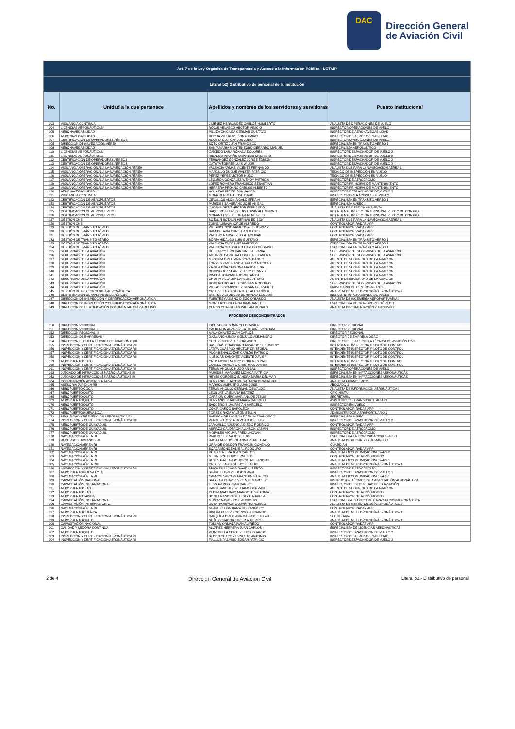DAC
Dirección General
de Aviación Civil
| Art. 7 de la Ley Orgánica de Transparencia y Acceso a la Información Pública - LOTAIP | | | |
| Literal b2) Distributivo de personal de la institución | | | |
| No. | Unidad a la que pertenece | Apellidos y nombres de los servidores y servidoras | Puesto Institucional |
| 103 | VIGILANCIA CONTINUA | JIMENEZ HERNANDEZ CARLOS HUMBERTO | ANALISTA DE OPERACIONES DE VUELO |
| 104 | LICENCIAS AERONÁUTICAS | ROJAS VELASCO HECTOR VINICIO | INSPECTOR OPERACIONES DE VUELO |
| 105 | AERONAVEGABILIDAD | PILLIZA CHICAIZA GERMAN GUSTAVO | INSPECTOR DE AERONAVEGABILIDAD |
| 106 | AERONAVEGABILIDAD | ROCHA VITERI WILSON RAMIRO | INSPECTOR DE AERONAVEGABILIDAD |
| 107 | CERTIFICACIÓN DE OPERADORES AÉREOS | ACOSTA CUJI CARLOS JULIO | INSPECTOR OPERACIONES DE VUELO |
| 108 | DIRECCIÓN DE NAVEGACIÓN AÉREA | SOTO ORTIZ JUAN FRANCISCO | ESPECIALISTA EN TRÁNSITO AÉREO 1 |
| 109 | AERONAVEGABILIDAD | SANTAMARIA MONTENEGRO GERARDO MANUEL | ESPECIALISTA AERONÁUTICO |
| 110 | LICENCIAS AERONÁUTICAS | CAICEDO LARA ROXANA DOLORES | INSPECTOR DESPACHADOR DE VUELO 2 |
| 111 | LICENCIAS AERONÁUTICAS | HIDALGO PROAÑO OSWALDO MAURICIO | INSPECTOR DESPACHADOR DE VUELO 2 |
| 112 | CERTIFICACIÓN DE OPERADORES AÉREOS | FERNANDEZ GONZALEZ JORGE EDISON | INSPECTOR DESPACHADOR DE VUELO 2 |
| 113 | CERTIFICACIÓN DE OPERADORES AÉREOS | CATOTA TORRES LUIS WILKIR | INSPECTOR DESPACHADOR DE VUELO 2 |
| 114 | VIGILANCIA OPERACIONAL A LA NAVEGACIÓN AÉREA | VALENCIA ARMAS VICENTE FERNANDO | ANALISTA CNS PARA LA NAVEGACIÓN AÉREA 1 |
| 115 | VIGILANCIA OPERACIONAL A LA NAVEGACIÓN AÉREA | MARCILLO DUQUE WALTER PATRICIO | TÉCNICO DE INSPECCIÓN EN VUELO |
| 116 | VIGILANCIA OPERACIONAL A LA NAVEGACIÓN AÉREA | PEREZ YEPEZ VICTOR HUGO | TÉCNICO DE INSPECCIÓN EN VUELO |
| 117 | VIGILANCIA OPERACIONAL A LA NAVEGACIÓN AÉREA | LEGARDA GONZALEZ WENDY PATRICIA | INSPECTOR DE AERÓDROMO |
| 118 | VIGILANCIA OPERACIONAL A LA NAVEGACIÓN AÉREA | LOPEZ ROMERO FRANCISCO SEBASTIAN | INSPECTOR PRINCIPAL DE MANTENIMIENTO |
| 119 | VIGILANCIA OPERACIONAL A LA NAVEGACIÓN AÉREA | HERRERA PROAÑO CARLOS ALBERTO | INSPECTOR PRINCIPAL DE MANTENIMIENTO |
| 120 | AERONAVEGABILIDAD | AVILA ZARATE EDISON JAVIER | INSPECTOR DESPACHADOR DE VUELO 2 |
| 121 | VIGILANCIA CONTINUA | MORA HERRERA JOSE DAVID | INSPECTOR OPERACIONES DE VUELO |
| 122 | CERTIFICACIÓN DE AEROPUERTOS | CEVALLOS ALOMIA GALO EFRAIN | ESPECIALISTA EN TRÁNSITO AÉREO 1 |
| 123 | CERTIFICACIÓN DE AEROPUERTOS | PAREDES ZAMBRANO JOSE ANIBAL | ESPECIALISTA AVSEC 1 |
| 124 | CERTIFICACIÓN DE AEROPUERTOS | CADENA ORTIZ HECTOR FERNANDO | ANALISTA DE GESTIÓN AMBIENTAL |
| 125 | CERTIFICACIÓN DE AEROPUERTOS | BAQUERO FLORES LUIS EDWIN ALEJANDRO | INTENDENTE INSPECTOR PRINCIPAL PILOTO DE CONTROL |
| 126 | CERTIFICACIÓN DE AEROPUERTOS | MORAN LEYSER EDGAR RENE FELIX | INTENDENTE INSPECTOR PRINCIPAL PILOTO DE CONTROL |
| 127 | GESTIÓN CNS | SOTALIN SOTALIN HERNAN EDISON | ANALISTA CNS PARA LA NAVEGACIÓN AÉREA 1 |
| 128 | GESTIÓN CNS | ZUÑIGA JIBAJA JORGE ALFREDO | CONTROLADOR RADAR APP |
| 129 | GESTIÓN DE TRÁNSITO AÉREO | VILLAVICENCIO ARMIJOS ALIS JOWANY | CONTROLADOR RADAR APP |
| 130 | GESTIÓN DE TRÁNSITO AÉREO | RAMOS TAPIA CHRISTIAN ALEXIS | CONTROLADOR RADAR APP |
| 131 | GESTIÓN DE TRÁNSITO AÉREO | VALLEJO NARVAEZ JOSE BOLIVAR | CONTROLADOR RADAR APP |
| 132 | GESTIÓN DE TRÁNSITO AÉREO | BORJA HIDALGO LUIS GUSTAVO | ESPECIALISTA EN TRÁNSITO AÉREO 1 |
| 133 | GESTIÓN DE TRÁNSITO AÉREO | VALENCIA TACO LUIS MARCELO | ESPECIALISTA EN TRÁNSITO AÉREO 1 |
| 134 | GESTIÓN DE TRÁNSITO AÉREO | VALENCIA GUERRERO CARLOS GUSTAVO | ESPECIALISTA EN TRÁNSITO AÉREO 1 |
| 135 | SEGURIDAD DE LA AVIACIÓN | RUEDA ROSERO KARINA ESTEFANIA | SUPERVISOR DE SEGURIDAD DE LA AVIACIÓN |
| 136 | SEGURIDAD DE LA AVIACIÓN | AGUIRRE CARRERA LISSET ALEXANDRA | SUPERVISOR DE SEGURIDAD DE LA AVIACIÓN |
| 137 | SEGURIDAD DE LA AVIACIÓN | MIRANDA ORELLANA BORIS DANILO | AGENTE DE SEGURIDAD DE LA AVIACIÓN |
| 138 | SEGURIDAD DE LA AVIACIÓN | TORRES ZAMBRANO ALFREDO NICOLAS | AGENTE DE SEGURIDAD DE LA AVIACIÓN |
| 139 | SEGURIDAD DE LA AVIACIÓN | ZAVALA OÑA CRISTINA MAGDALENA | AGENTE DE SEGURIDAD DE LA AVIACIÓN |
| 140 | SEGURIDAD DE LA AVIACIÓN | DOMINGUEZ SUAREZ JULIO DENNYS | AGENTE DE SEGURIDAD DE LA AVIACIÓN |
| 141 | SEGURIDAD DE LA AVIACIÓN | PINCHA TOAPANTA JORGE ANIBAL | AGENTE DE SEGURIDAD DE LA AVIACIÓN |
| 142 | SEGURIDAD DE LA AVIACIÓN | CHUSIN VILLALBA CARLOS ARTURO | AGENTE DE SEGURIDAD DE LA AVIACIÓN |
| 143 | SEGURIDAD DE LA AVIACIÓN | ROMERO ROSALES CRISTIAN RODOLFO | SUPERVISOR DE SEGURIDAD DE LA AVIACIÓN |
| 144 | SEGURIDAD DE LA AVIACIÓN | VILLACIS DOMINGUEZ SUSANA ELIZABETH | PARVULARIO DE CENTRO INFANTIL |
| 145 | GESTIÓN DE METEOROLOGÍA AERONÁUTICA | ORBE VELASTEGUI NIKITH ALEXANDER | ANALISTA DE METEOROLOGÍA AERONÁUTICA 2 |
| 146 | CERTIFICACIÓN DE OPERADORES AÉREOS | SANTOS ASTUDILLO GENOVEVA LEONOR | INSPECTOR OPERACIONES DE VUELO |
| 147 | DIRECCIÓN DE INSPECCIÓN Y CERTIFICACIÓN AERONÁUTICA | FUERTES PAZMIÑO DIEGO ORLANDO | ANALISTA DE INGENIERÍA AEROPORTUARIA 1 |
| 148 | DIRECCIÓN DE INSPECCIÓN Y CERTIFICACIÓN AERONÁUTICA | MONTERO FIGUEROA IRMA JANET | ESPECIALISTA DE TRANSPORTE AÉREO 1 |
| 149 | DIRECCIÓN DE CERTIFICACIÓN DOCUMENTACIÓN Y ARCHIVO | CERON CHAFUELAN WILLIAM RONALD | ANALISTA DOCUMENTACIÓN Y ARCHIVO 2 |
| PROCESOS DESCONCENTRADOS | | | |
| 150 | DIRECCIÓN REGIONAL I | ISCH SOLINES MARCELO XAVIER | DIRECTOR REGIONAL |
| 151 | DIRECCIÓN REGIONAL II | CALDERON ALVAREZ KATHERINE VICTORIA | DIRECTOR REGIONAL |
| 152 | DIRECCIÓN REGIONAL III | AVILA CHAVEZ JUAN CARLOS | DIRECTOR REGIONAL |
| 153 | DIRECCIÓN DE EMPRESAS | DAZA ANCHUNDIA GONZALO ALEJANDRO | DIRECTOR DE EMPRESA DGAC |
| 154 | DIRECCIÓN ESCUELA TÉCNICA DE AVIACIÓN CIVIL | CHOEZ CHOEZ LUIS ORLANDO | DIRECTOR DE LA ESCUELA TÉCNICA DE AVIACIÓN CIVIL |
| 155 | INSPECCIÓN Y CERTIFICACIÓN AERONÁUTICA RII | BASTIDAS CHAMORRO RICARDO SECUNDINO | INTENDENTE INSPECTOR PILOTO DE CONTROL |
| 156 | INSPECCIÓN Y CERTIFICACIÓN AERONÁUTICA RII | JATIVA CUASPUD HECTOR CRISTOBAL | INTENDENTE INSPECTOR PILOTO DE CONTROL |
| 157 | INSPECCIÓN Y CERTIFICACIÓN AERONÁUTICA RII | PUGA BENALCAZAR CARLOS PATRICIO | INTENDENTE INSPECTOR PILOTO DE CONTROL |
| 158 | INSPECCIÓN Y CERTIFICACIÓN AERONÁUTICA RII | ILLESCAS SANCHEZ VICENTE XAVIER | INTENDENTE INSPECTOR PILOTO DE CONTROL |
| 159 | AEROPUERTO SHELL | CRUZ MONTENEGRO DIOGENES PAUL | INTENDENTE INSPECTOR PILOTO DE CONTROL |
| 160 | INSPECCIÓN Y CERTIFICACIÓN AERONÁUTICA RI | COELLO NEACATO CRISTHIAN XAVIER | INTENDENTE INSPECTOR PILOTO DE CONTROL |
| 161 | INSPECCIÓN Y CERTIFICACIÓN AERONÁUTICA RI | TERAN ANGULO HUGO ANIBAL | INSPECTOR OPERACIONES DE VUELO |
| 162 | JUZGADO DE INFRACCIONES AERONÁUTICAS RI | PAREDES MARQUEZ MONICA PATRICIA | ESPECIALISTA EN INFRACCIONES AERONÁUTICAS |
| 163 | JUZGADO DE INFRACCIONES AERONÁUTICAS RI | REYES CORDERO SANDRA MARIA DEL MAR | ESPECIALISTA EN INFRACCIONES AERONÁUTICAS |
| 164 | COORDINACIÓN ADMINISTRATIVA | HERNANDEZ JACOME YASMINA GUADALUPE | ANALISTA FINANCIERO 2 |
| 165 | ASESORÍA JURÍDICA RII | MARMOL AMPUERO JUAN JOSE | ABOGADO 3 |
| 166 | AEROPUERTO COCA | TERAN ANGULO GERMAN OSWALDO | ANALISTA DE INFORMACIÓN AERONÁUTICA 1 |
| 167 | AEROPUERTO QUITO | LEON JATIVA ELIANA BEATRIZ | OFICINISTA |
| 168 | AEROPUERTO QUITO | CARRION CUEVA MARIANA DE JESUS | SECRETARIA |
| 169 | AEROPUERTO QUITO | HERNANDEZ JATIVA MARIA GABRIELA | ASISTENTE DE TRANSPORTE AÉREO |
| 170 | AEROPUERTO QUITO | BAQUERO SILVA FABIAN MARCELO | INSPECTOR EN VUELO |
| 171 | AEROPUERTO QUITO | COX RICARDO NAPOLEON | CONTROLADOR RADAR APP |
| 172 | AEROPUERTO NUEVA LOJA | TORRES RAZA WILSON STALIN | ADMINISTRADOR AEROPORTUARIO 2 |
| 173 | SEGURIDAD Y PREVENCIÓN AERONÁUTICA RI | BARRIGA DE LA VEGA DARWIN FRANCISCO | ESPECIALISTA AVSEC 1 |
| 174 | INSPECCIÓN Y CERTIFICACIÓN AERONÁUTICA RII | VERDEZOTO VERDEZOTO JOE LUIS | INSPECTOR DESPACHADOR DE VUELO 2 |
| 175 | AEROPUERTO DE GUAYAQUIL | JARAMILLO VALENCIA DIEGO RODRIGO | CONTROLADOR RADAR APP |
| 176 | AEROPUERTO DE GUAYAQUIL | ASPIAZU CALDERON ALLYSON YAZMIN | INSPECTOR DE AERÓDROMO |
| 177 | AEROPUERTO DE GUAYAQUIL | MORALES VICUÑA FREDI JHOVANI | INSPECTOR DE AERÓDROMO |
| 178 | NAVEGACIÓN AÉREA RI | PAREDES SILVA JOSE LUIS | ESPECIALISTA EN COMUNICACIONES AFS 1 |
| 179 | RECURSOS HUMANOS RII | RADA LAURIDO JOHANNA PERPETUA | ANALISTA DE RECURSOS HUMANOS 1 |
| 180 | NAVEGACIÓN AÉREA RI | GRANDE CONDOR FRANKLIN GONZALO | GUARDIÁN |
| 181 | NAVEGACIÓN AÉREA RI | BOADA MONGE ANIBAL RODOLFO | CONTROLADOR RADAR APP |
| 182 | NAVEGACIÓN AÉREA RI | RUALES NEIRA JUAN CARLOS | ANALISTA EN COMUNICACIONES AFS 2 |
| 183 | NAVEGACIÓN AÉREA RI | MEJIA ISCH HUGO ERNESTO | CONTROLADOR DE AERÓDROMO 2 |
| 184 | NAVEGACIÓN AÉREA RI | REYES GALLARDO JORGE ALEJANDRO | ANALISTA EN COMUNICACIONES AFS 1 |
| 185 | NAVEGACIÓN AÉREA RIII | ORBE VELASTEGUI JOSE TULIO | ANALISTA DE METEOROLOGÍA AERONÁUTICA 1 |
| 186 | INSPECCIÓN Y CERTIFICACIÓN AERONÁUTICA RII | BRIONES ALCIVAR DAVID ALBERTO | INSPECTOR DE AERÓDROMO |
| 187 | AEROPUERTO NUEVA LOJA | SUAREZ LOPEZ EDISON RAUL | INSPECTOR DESPACHADOR DE VUELO 1 |
| 188 | NAVEGACIÓN AÉREA RI | CAMPOS VARGAS FRANKLIN PATRICIO | ANALISTA EN COMUNICACIONES AFS 1 |
| 189 | CAPACITACIÓN NACIONAL | SALAZAR CHAVEZ VICENTE MARCELO | INSTRUCTOR TÉCNICO DE CAPACITACIÓN AERONÁUTICA |
| 190 | CAPACITACIÓN INTERNACIONAL | LEIVA RAMOS JUAN CARLOS | INSPECTOR DE SEGURIDAD DE LA AVIACIÓN |
| 191 | AEROPUERTO SHELL | HARO SANCHEZ WILLIAMS GERMAN | AGENTE DE SEGURIDAD DE LA AVIACIÓN |
| 192 | AEROPUERTO SHELL | YEDRA MACHADO MARGOTH VICTORIA | CONTROLADOR DE AERÓDROMO 1 |
| 193 | AEROPUERTO TAISHA | BONILLA ANDRADE LESLY GABRIELA | CONTROLADOR DE AERÓDROMO 1 |
| 194 | CAPACITACIÓN INTERNACIONAL | MUÑOZ NAVAS JOSE AUGUSTO | ESPECIALISTA TÉCNICO DE CAPACITACIÓN AERONÁUTICA |
| 195 | CAPACITACIÓN INTERNACIONAL | GUERRA RENGIFO JUAN FRANCISCO | ANALISTA DE METEOROLOGÍA AERONÁUTICA 2 |
| 196 | NAVEGACIÓN AÉREA RI | SUAREZ LEON DARWIN FRANCISCO | CONTROLADOR RADAR APP |
| 197 | AEROPUERTO CUENCA | RIVERA PEREZ RODRIGO FERNANDO | ANALISTA DE METEOROLOGÍA AERONÁUTICA 1 |
| 198 | INSPECCIÓN Y CERTIFICACIÓN AERONÁUTICA RII | DARQUEA ORELLANA MARIA DEL PILAR | SECRETARIA |
| 199 | AEROPUERTO QUITO | NUÑEZ CHACON JAVIER ALBERTO | ANALISTA DE METEOROLOGÍA AERONÁUTICA 1 |
| 200 | CAPACITACIÓN NACIONAL | TULCAN ORMAZA IVAN ALFREDO | CONTROLADOR RADAR APP |
| 201 | CALIDAD Y MEJORA CONTINUA | ALVAREZ HERRERA JUAN CARLOS | ESPECIALISTA DE LICENCIAS AERONÁUTICAS |
| 202 | AEROPUERTO QUITO | VEINTIMILLA CORTEZ LUIS EDUARDO | INSPECTOR DESPACHADOR DE VUELO 2 |
| 203 | INSPECCIÓN Y CERTIFICACIÓN AERONÁUTICA RI | BEDON CHACON ERNESTO ANTONIO | INSPECTOR DE AERONAVEGABILIDAD |
| 204 | INSPECCIÓN Y CERTIFICACIÓN AERONÁUTICA RI | FIALLOS PAZMIÑO EDGAR PATRICIO | INSPECTOR DESPACHADOR DE VUELO 2 |
2 de 4 Dirección General de Aviación Civil Literal b2.- Distributivo de personal